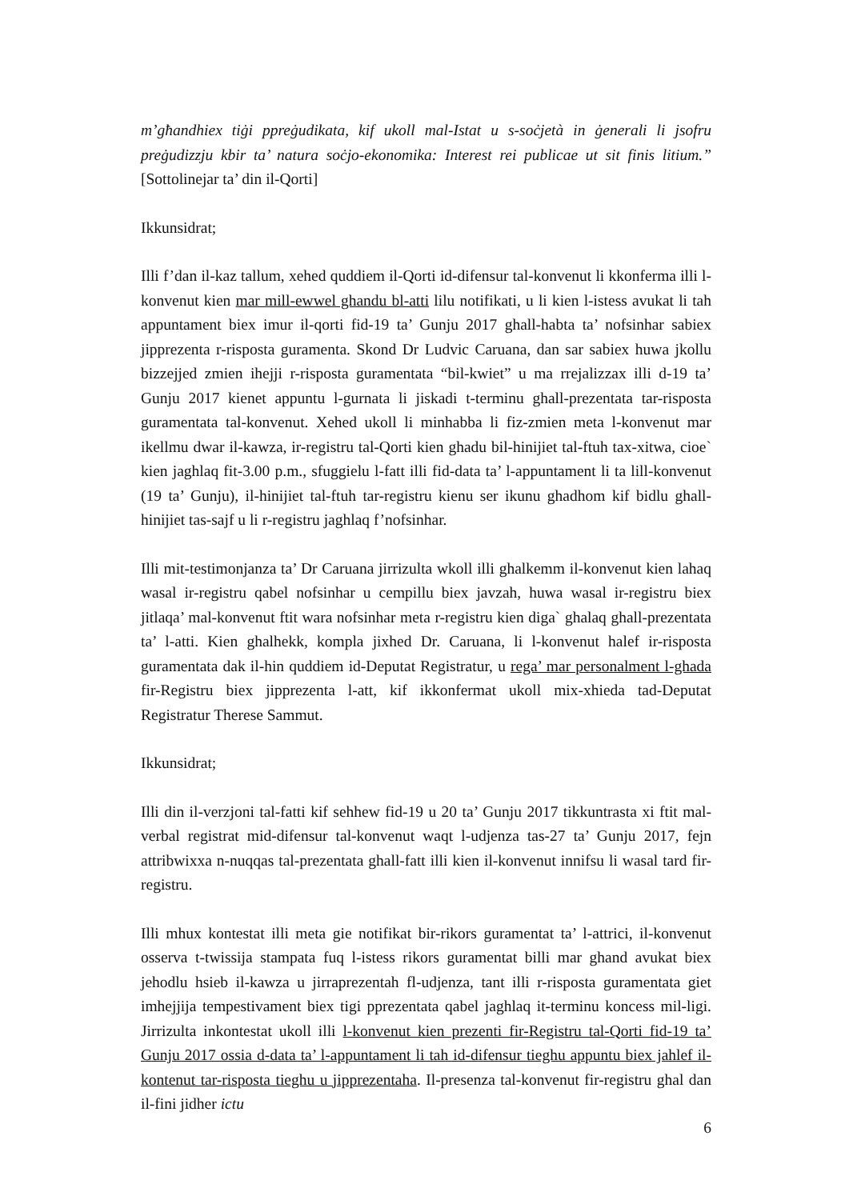m’għandhiex tiġi ppreġudikata, kif ukoll mal-Istat u s-soċjetà in ġenerali li jsofru preġudizzju kbir ta’ natura soċjo-ekonomika: Interest rei publicae ut sit finis litium.” [Sottolinejar ta’ din il-Qorti]
Ikkunsidrat;
Illi f’dan il-kaz tallum, xehed quddiem il-Qorti id-difensur tal-konvenut li kkonferma illi l-konvenut kien mar mill-ewwel ghandu bl-atti lilu notifikati, u li kien l-istess avukat li tah appuntament biex imur il-qorti fid-19 ta’ Gunju 2017 ghall-habta ta’ nofsinhar sabiex jipprezenta r-risposta guramenta. Skond Dr Ludvic Caruana, dan sar sabiex huwa jkollu bizzejjed zmien ihejji r-risposta guramentata “bil-kwiet” u ma rrejalizzax illi d-19 ta’ Gunju 2017 kienet appuntu l-gurnata li jiskadi t-terminu ghall-prezentata tar-risposta guramentata tal-konvenut. Xehed ukoll li minhabba li fiz-zmien meta l-konvenut mar ikellmu dwar il-kawza, ir-registru tal-Qorti kien ghadu bil-hinijiet tal-ftuh tax-xitwa, cioe` kien jaghlaq fit-3.00 p.m., sfuggielu l-fatt illi fid-data ta’ l-appuntament li ta lill-konvenut (19 ta’ Gunju), il-hinijiet tal-ftuh tar-registru kienu ser ikunu ghadhom kif bidlu ghall-hinijiet tas-sajf u li r-registru jaghlaq f’nofsinhar.
Illi mit-testimonjanza ta’ Dr Caruana jirrizulta wkoll illi ghalkemm il-konvenut kien lahaq wasal ir-registru qabel nofsinhar u cempillu biex javzah, huwa wasal ir-registru biex jitlaqa’ mal-konvenut ftit wara nofsinhar meta r-registru kien diga` ghalaq ghall-prezentata ta’ l-atti. Kien ghalhekk, kompla jixhed Dr. Caruana, li l-konvenut halef ir-risposta guramentata dak il-hin quddiem id-Deputat Registratur, u rega’ mar personalment l-ghada fir-Registru biex jipprezenta l-att, kif ikkonfermat ukoll mix-xhieda tad-Deputat Registratur Therese Sammut.
Ikkunsidrat;
Illi din il-verzjoni tal-fatti kif sehhew fid-19 u 20 ta’ Gunju 2017 tikkuntrasta xi ftit mal-verbal registrat mid-difensur tal-konvenut waqt l-udjenza tas-27 ta’ Gunju 2017, fejn attribwixxa n-nuqqas tal-prezentata ghall-fatt illi kien il-konvenut innifsu li wasal tard fir-registru.
Illi mhux kontestat illi meta gie notifikat bir-rikors guramentat ta’ l-attrici, il-konvenut osserva t-twissija stampata fuq l-istess rikors guramentat billi mar ghand avukat biex jehodlu hsieb il-kawza u jirraprezentah fl-udjenza, tant illi r-risposta guramentata giet imhejjija tempestivament biex tigi pprezentata qabel jaghlaq it-terminu koncess mil-ligi. Jirrizulta inkontestat ukoll illi l-konvenut kien prezenti fir-Registru tal-Qorti fid-19 ta’ Gunju 2017 ossia d-data ta’ l-appuntament li tah id-difensur tieghu appuntu biex jahlef il-kontenut tar-risposta tieghu u jipprezentaha. Il-presenza tal-konvenut fir-registru ghal dan il-fini jidher ictu
6